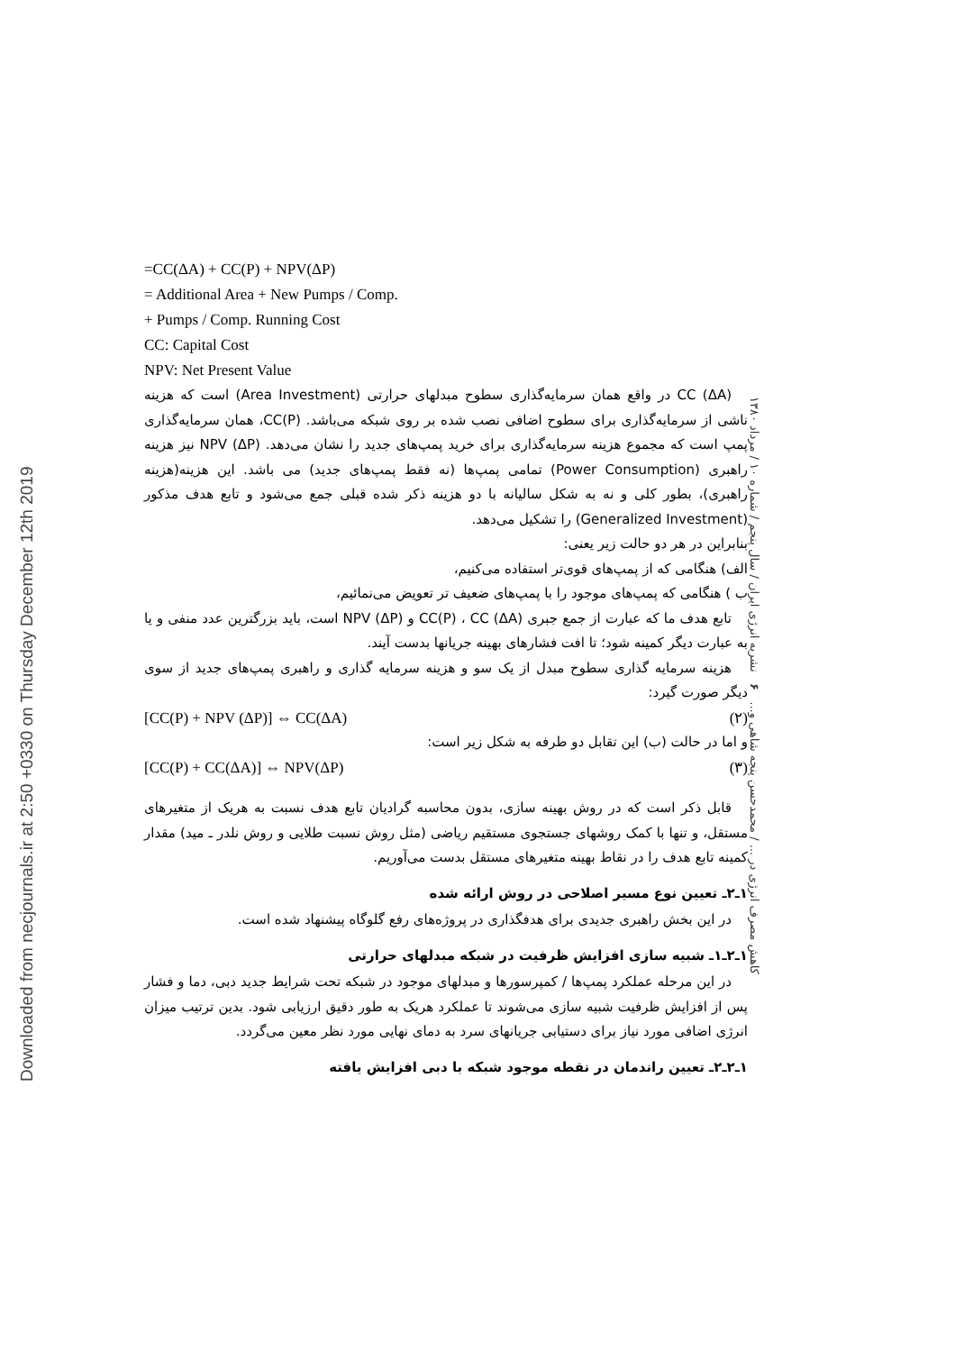Downloaded from necjournals.ir at 2:50 +0330 on Thursday December 12th 2019
=CC(ΔA) + CC(P) + NPV(ΔP)
= Additional Area + New Pumps / Comp.
+ Pumps / Comp. Running Cost
CC: Capital Cost
NPV: Net Present Value
CC (ΔA) در واقع همان سرمایه‌گذاری سطوح مبدلهای حرارتی (Area Investment) است که هزینه ناشی از سرمایه‌گذاری برای سطوح اضافی نصب شده بر روی شبکه می‌باشد. CC(P)، همان سرمایه‌گذاری پمپ است که مجموع هزینه سرمایه‌گذاری برای خرید پمپ‌های جدید را نشان می‌دهد. NPV (ΔP) نیز هزینه راهبری (Power Consumption) تمامی پمپ‌ها (نه فقط پمپ‌های جدید) می باشد. این هزینه(هزینه راهبری)، بطور کلی و نه به شکل سالیانه با دو هزینه ذکر شده قبلی جمع می‌شود و تابع هدف مذکور (Generalized Investment) را تشکیل می‌دهد.
بنابراین در هر دو حالت زیر یعنی:
الف) هنگامی که از پمپ‌های قوی‌تر استفاده می‌کنیم،
ب ) هنگامی که پمپ‌های موجود را با پمپ‌های ضعیف تر تعویض می‌نمائیم،
تابع هدف ما که عبارت از جمع جبری CC(P) ، CC (ΔA) و NPV (ΔP) است، باید بزرگترین عدد منفی و یا به عبارت دیگر کمینه شود؛ تا افت فشارهای بهینه جریانها بدست آیند.
هزینه سرمایه گذاری سطوح مبدل از یک سو و هزینه سرمایه گذاری و راهبری پمپ‌های جدید از سوی دیگر صورت گیرد:
[CC(P) + NPV (ΔP)] ⇔ CC(ΔA) (۲)
و اما در حالت (ب) این تقابل دو طرفه به شکل زیر است:
[CC(P) + CC(ΔA)] ⇔ NPV(ΔP) (۳)
قابل ذکر است که در روش بهینه سازی، بدون محاسبه گرادیان تابع هدف نسبت به هریک از متغیرهای مستقل، و تنها با کمک روشهای جستجوی مستقیم ریاضی (مثل روش نسبت طلایی و روش نلدر ـ مید) مقدار کمینه تابع هدف را در نقاط بهینه متغیرهای مستقل بدست می‌آوریم.
۱ـ۲ـ تعیین نوع مسیر اصلاحی در روش ارائه شده
در این بخش راهبری جدیدی برای هدفگذاری در پروژه‌های رفع گلوگاه پیشنهاد شده است.
۱ـ۲ـ۱ـ شبیه سازی افزایش ظرفیت در شبکه مبدلهای حرارتی
در این مرحله عملکرد پمپ‌ها / کمپرسورها و مبدلهای موجود در شبکه تحت شرایط جدید دبی، دما و فشار پس از افزایش ظرفیت شبیه سازی می‌شوند تا عملکرد هریک به طور دقیق ارزیابی شود. بدین ترتیب میزان انرژی اضافی مورد نیاز برای دستیابی جریانهای سرد به دمای نهایی مورد نظر معین می‌گردد.
۱ـ۲ـ۲ـ تعیین راندمان در نقطه موجود شبکه با دبی افزایش یافته
کاهش مصرف انرژی در ... / محمدحسن پنجه شاهی و... ۶ نشریه انرژی ایران / سال پنجم / شماره ۱۰ / مرداد ۱۳۸۰